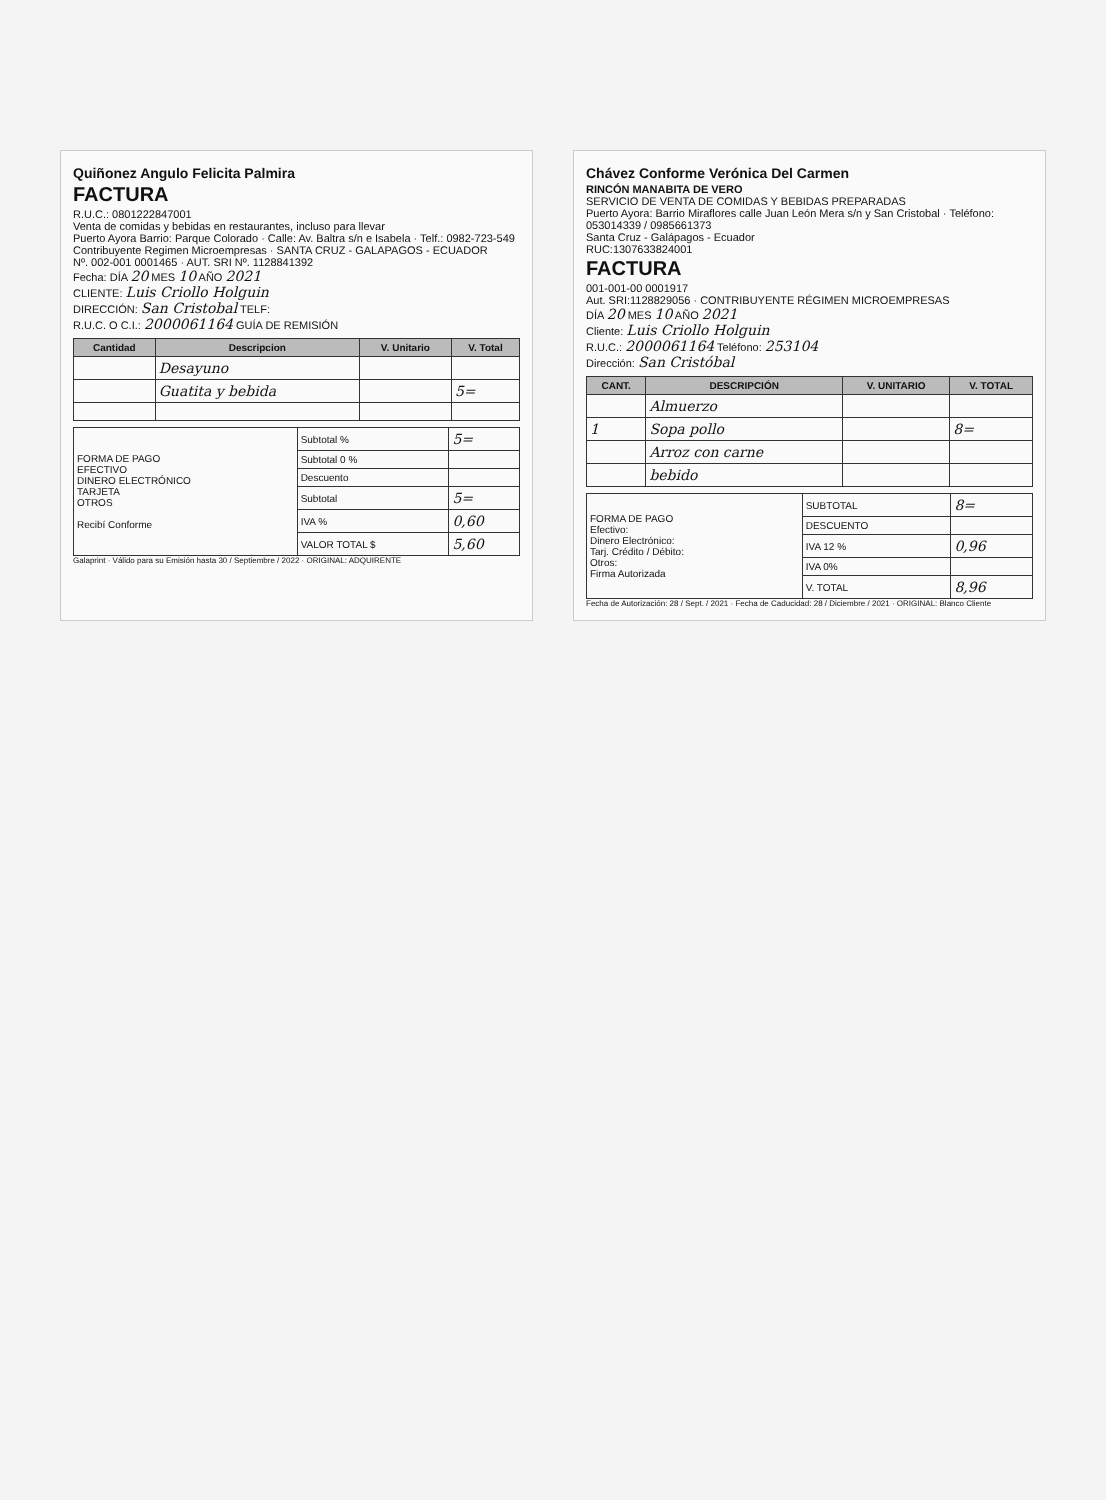Quiñonez Angulo Felicita Palmira
FACTURA
R.U.C.: 0801222847001
Venta de comidas y bebidas en restaurantes, incluso para llevar
Puerto Ayora Barrio: Parque Colorado · Calle: Av. Baltra s/n e Isabela · Telf.: 0982-723-549
Contribuyente Regimen Microempresas · SANTA CRUZ - GALAPAGOS - ECUADOR
Nº. 002-001 0001465 · AUT. SRI Nº. 1128841392
Fecha: DÍA 20 MES 10 AÑO 2021
CLIENTE: Luis Criollo Holguin
DIRECCIÓN: San Cristobal TELF:
R.U.C. O C.I.: 2000061164 GUÍA DE REMISIÓN
| Cantidad | Descripcion | V. Unitario | V. Total |
| --- | --- | --- | --- |
| | Desayuno | | |
| | Guatita y bebida | | 5= |
| FORMA DE PAGO EFECTIVO DINERO ELECTRÓNICO TARJETA OTROS Recibí Conforme | Subtotal % | 5= |
| | Subtotal 0 % | |
| | Descuento | |
| | Subtotal | 5= |
| | IVA % | 0,60 |
| | VALOR TOTAL $ | 5,60 |
Galaprint · Válido para su Emisión hasta 30 / Septiembre / 2022 · ORIGINAL: ADQUIRENTE
Chávez Conforme Verónica Del Carmen
RINCÓN MANABITA DE VERO
SERVICIO DE VENTA DE COMIDAS Y BEBIDAS PREPARADAS
Puerto Ayora: Barrio Miraflores calle Juan León Mera s/n y San Cristobal · Teléfono: 053014339 / 0985661373
Santa Cruz - Galápagos - Ecuador
RUC:1307633824001
FACTURA
001-001-00 0001917
Aut. SRI:1128829056 · CONTRIBUYENTE RÉGIMEN MICROEMPRESAS
DÍA 20 MES 10 AÑO 2021
Cliente: Luis Criollo Holguin
R.U.C.: 2000061164 Teléfono: 253104
Dirección: San Cristóbal
| CANT. | DESCRIPCIÓN | V. UNITARIO | V. TOTAL |
| --- | --- | --- | --- |
| | Almuerzo | | |
| 1 | Sopa pollo | | 8= |
| | Arroz con carne | | |
| | bebido | | |
| FORMA DE PAGO Efectivo: Dinero Electrónico: Tarj. Crédito / Débito: Otros: Firma Autorizada | SUBTOTAL | 8= |
| | DESCUENTO | |
| | IVA 12 % | 0,96 |
| | IVA 0% | |
| | V. TOTAL | 8,96 |
Fecha de Autorización: 28 / Sept. / 2021 · Fecha de Caducidad: 28 / Diciembre / 2021 · ORIGINAL: Blanco Cliente